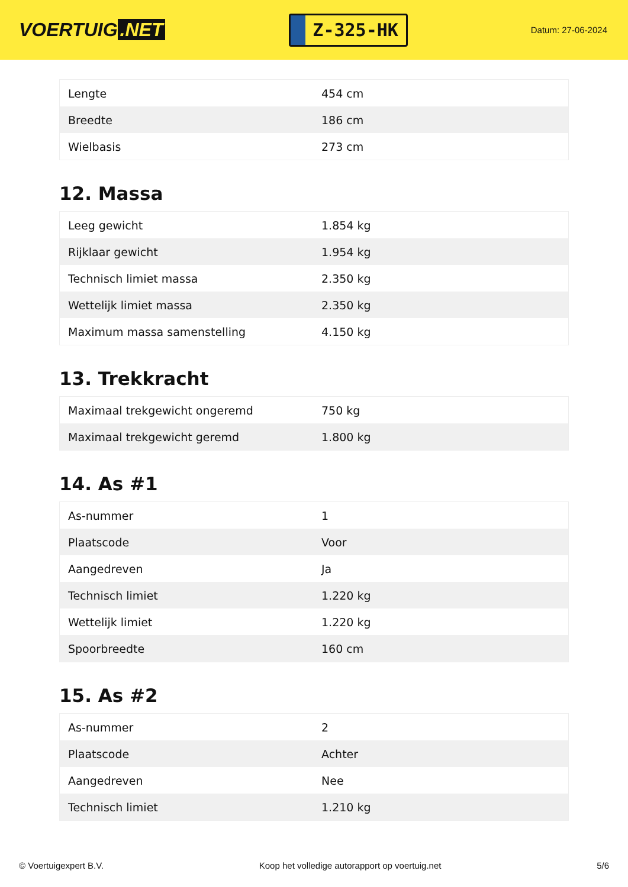VOERTUIG.NET
Z-325-HK
Datum: 27-06-2024
| Lengte | 454 cm |
| Breedte | 186 cm |
| Wielbasis | 273 cm |
12. Massa
| Leeg gewicht | 1.854 kg |
| Rijklaar gewicht | 1.954 kg |
| Technisch limiet massa | 2.350 kg |
| Wettelijk limiet massa | 2.350 kg |
| Maximum massa samenstelling | 4.150 kg |
13. Trekkracht
| Maximaal trekgewicht ongeremd | 750 kg |
| Maximaal trekgewicht geremd | 1.800 kg |
14. As #1
| As-nummer | 1 |
| Plaatscode | Voor |
| Aangedreven | Ja |
| Technisch limiet | 1.220 kg |
| Wettelijk limiet | 1.220 kg |
| Spoorbreedte | 160 cm |
15. As #2
| As-nummer | 2 |
| Plaatscode | Achter |
| Aangedreven | Nee |
| Technisch limiet | 1.210 kg |
© Voertuigexpert B.V. Koop het volledige autorapport op voertuig.net 5/6